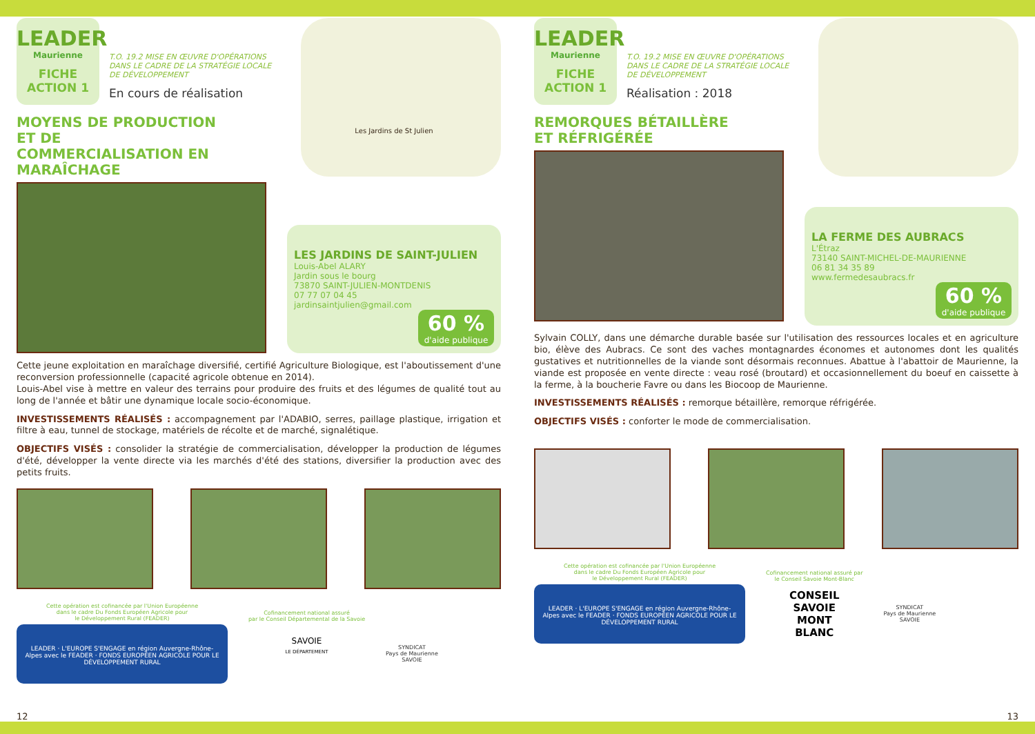LEADER
Maurienne
FICHE
ACTION 1
T.O. 19.2 MISE EN ŒUVRE D'OPÉRATIONS DANS LE CADRE DE LA STRATÉGIE LOCALE DE DÉVELOPPEMENT
En cours de réalisation
MOYENS DE PRODUCTION ET DE COMMERCIALISATION EN MARAÎCHAGE
Les Jardins de St Julien
LES JARDINS DE SAINT-JULIEN
Louis-Abel ALARY
Jardin sous le bourg
73870 SAINT-JULIEN-MONTDENIS
07 77 07 04 45
jardinsaintjulien@gmail.com
60 %
d'aide publique
Cette jeune exploitation en maraîchage diversifié, certifié Agriculture Biologique, est l'aboutissement d'une reconversion professionnelle (capacité agricole obtenue en 2014).
Louis-Abel vise à mettre en valeur des terrains pour produire des fruits et des légumes de qualité tout au long de l'année et bâtir une dynamique locale socio-économique.
INVESTISSEMENTS RÉALISÉS : accompagnement par l'ADABIO, serres, paillage plastique, irrigation et filtre à eau, tunnel de stockage, matériels de récolte et de marché, signalétique.
OBJECTIFS VISÉS : consolider la stratégie de commercialisation, développer la production de légumes d'été, développer la vente directe via les marchés d'été des stations, diversifier la production avec des petits fruits.
Cette opération est cofinancée par l'Union Européenne
dans le cadre Du Fonds Européen Agricole pour
le Développement Rural (FEADER)
LEADER · L'EUROPE S'ENGAGE en région Auvergne-Rhône-Alpes avec le FEADER · FONDS EUROPÉEN AGRICOLE POUR LE DÉVELOPPEMENT RURAL
Cofinancement national assuré
par le Conseil Départemental de la Savoie
SAVOIE
LE DÉPARTEMENT
SYNDICAT
Pays de Maurienne
SAVOIE
12
LEADER
Maurienne
FICHE
ACTION 1
T.O. 19.2 MISE EN ŒUVRE D'OPÉRATIONS DANS LE CADRE DE LA STRATÉGIE LOCALE DE DÉVELOPPEMENT
Réalisation : 2018
REMORQUES BÉTAILLÈRE ET RÉFRIGÉRÉE
LA FERME DES AUBRACS
L'Étraz
73140 SAINT-MICHEL-DE-MAURIENNE
06 81 34 35 89
www.fermedesaubracs.fr
60 %
d'aide publique
Sylvain COLLY, dans une démarche durable basée sur l'utilisation des ressources locales et en agriculture bio, élève des Aubracs. Ce sont des vaches montagnardes économes et autonomes dont les qualités gustatives et nutritionnelles de la viande sont désormais reconnues. Abattue à l'abattoir de Maurienne, la viande est proposée en vente directe : veau rosé (broutard) et occasionnellement du boeuf en caissette à la ferme, à la boucherie Favre ou dans les Biocoop de Maurienne.
INVESTISSEMENTS RÉALISÉS : remorque bétaillère, remorque réfrigérée.
OBJECTIFS VISÉS : conforter le mode de commercialisation.
Cette opération est cofinancée par l'Union Européenne
dans le cadre Du Fonds Européen Agricole pour
le Développement Rural (FEADER)
LEADER · L'EUROPE S'ENGAGE en région Auvergne-Rhône-Alpes avec le FEADER · FONDS EUROPÉEN AGRICOLE POUR LE DÉVELOPPEMENT RURAL
Cofinancement national assuré par
le Conseil Savoie Mont-Blanc
CONSEIL
SAVOIE
MONT
BLANC
SYNDICAT
Pays de Maurienne
SAVOIE
13